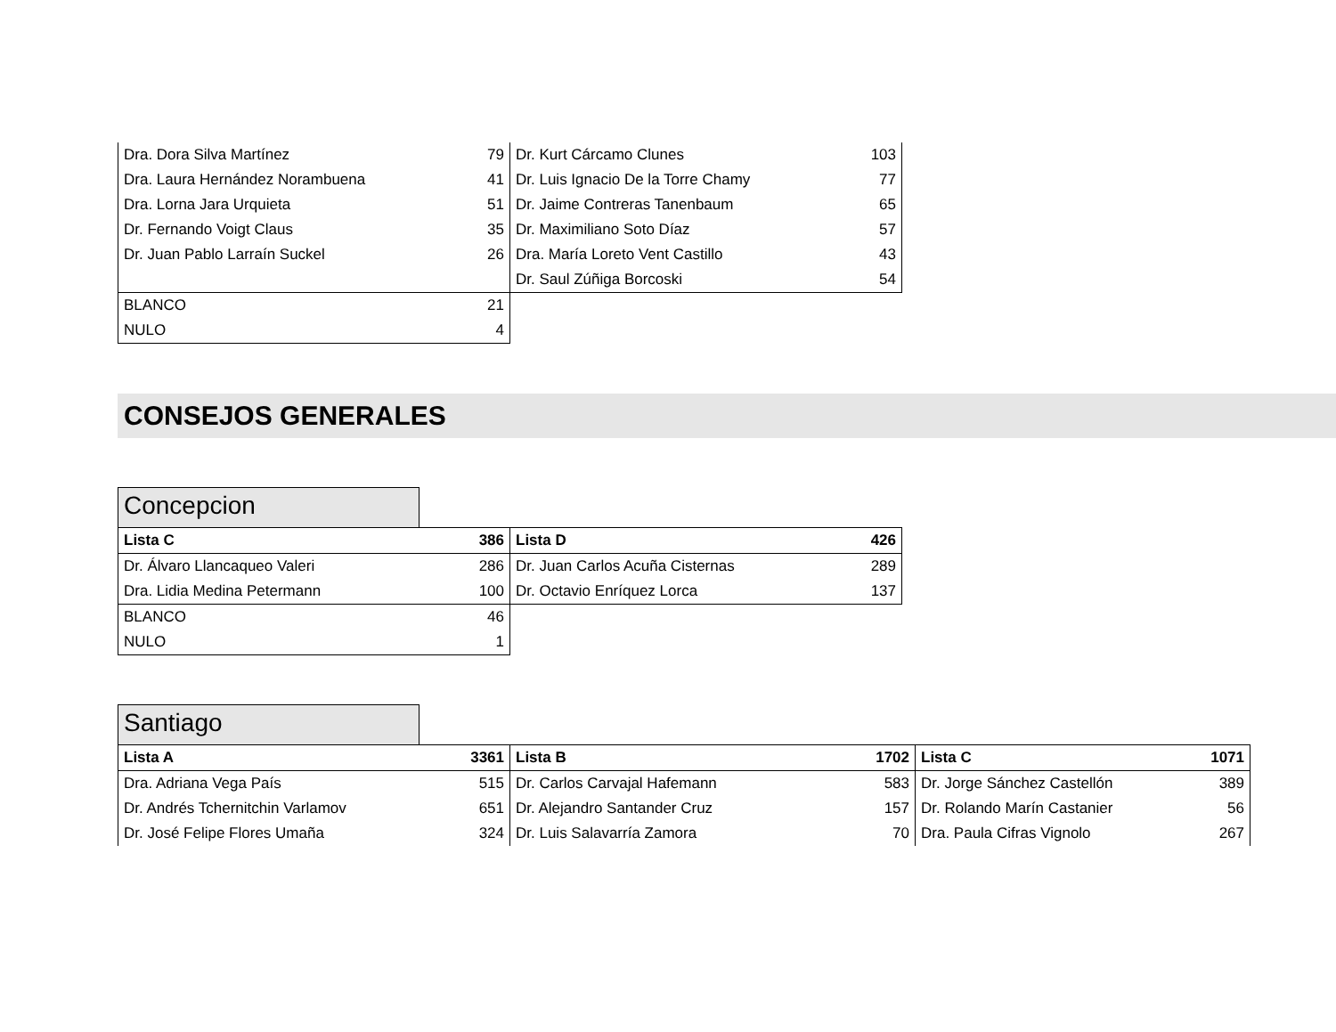| Dra. Dora Silva Martínez 79 | Dr. Kurt Cárcamo Clunes 103 |
| Dra. Laura Hernández Norambuena 41 | Dr. Luis Ignacio De la Torre Chamy 77 |
| Dra. Lorna Jara Urquieta 51 | Dr. Jaime Contreras Tanenbaum 65 |
| Dr. Fernando Voigt Claus 35 | Dr. Maximiliano Soto Díaz 57 |
| Dr. Juan Pablo Larraín Suckel 26 | Dra. María Loreto Vent Castillo 43 |
| | Dr. Saul Zúñiga Borcoski 54 |
| BLANCO 21 | |
| NULO 4 | |
CONSEJOS GENERALES
Concepcion
| Lista C 386 | Lista D 426 |
| Dr. Álvaro Llancaqueo Valeri 286 | Dr. Juan Carlos Acuña Cisternas 289 |
| Dra. Lidia Medina Petermann 100 | Dr. Octavio Enríquez Lorca 137 |
| BLANCO 46 | |
| NULO 1 | |
Santiago
| Lista A 3361 | Lista B 1702 | Lista C 1071 |
| Dra. Adriana Vega País 515 | Dr. Carlos Carvajal Hafemann 583 | Dr. Jorge Sánchez Castellón 389 |
| Dr. Andrés Tchernitchin Varlamov 651 | Dr. Alejandro Santander Cruz 157 | Dr. Rolando Marín Castanier 56 |
| Dr. José Felipe Flores Umaña 324 | Dr. Luis Salavarría Zamora 70 | Dra. Paula Cifras Vignolo 267 |